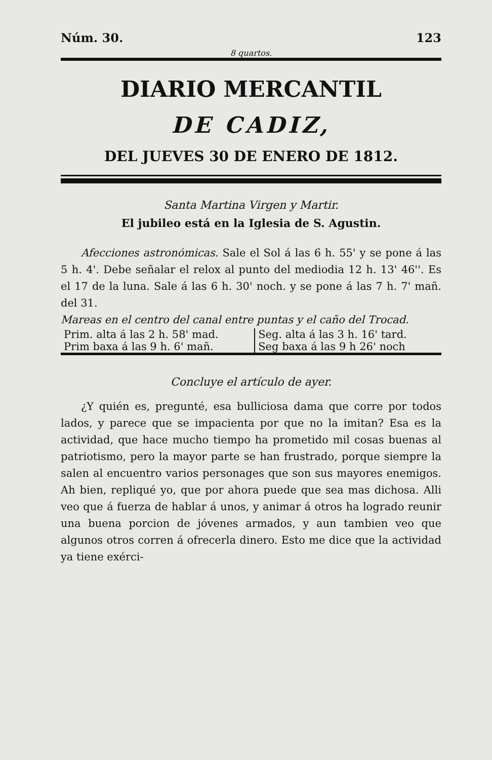Núm. 30. 123
8 quartos.
DIARIO MERCANTIL
DE CADIZ,
DEL JUEVES 30 DE ENERO DE 1812.
Santa Martina Virgen y Martir.
El jubileo está en la Iglesia de S. Agustin.
Afecciones astronómicas. Sale el Sol á las 6 h. 55' y se pone á las 5 h. 4'. Debe señalar el relox al punto del mediodia 12 h. 13' 46''. Es el 17 de la luna. Sale á las 6 h. 30' noch. y se pone á las 7 h. 7' mañ. del 31.
Mareas en el centro del canal entre puntas y el caño del Trocad.
| Prim. alta á las 2 h. 58' mad. | Seg. alta á las 3 h. 16' tard. |
| Prim baxa á las 9 h. 6' mañ. | Seg baxa á las 9 h 26' noch |
Concluye el artículo de ayer.
¿Y quién es, pregunté, esa bulliciosa dama que corre por todos lados, y parece que se impacienta por que no la imitan? Esa es la actividad, que hace mucho tiempo ha prometido mil cosas buenas al patriotismo, pero la mayor parte se han frustrado, porque siempre la salen al encuentro varios personages que son sus mayores enemigos. Ah bien, repliqué yo, que por ahora puede que sea mas dichosa. Alli veo que á fuerza de hablar á unos, y animar á otros ha logrado reunir una buena porcion de jóvenes armados, y aun tambien veo que algunos otros corren á ofrecerla dinero. Esto me dice que la actividad ya tiene exérci-